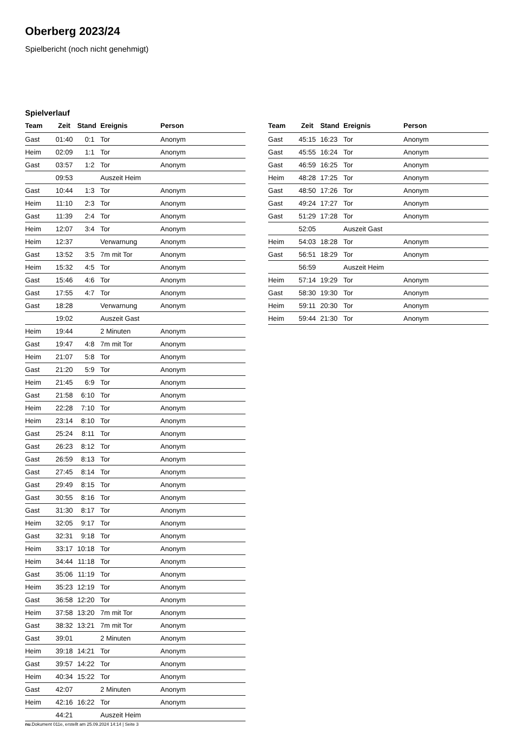Oberberg 2023/24
Spielbericht (noch nicht genehmigt)
Spielverlauf
| Team | Zeit | Stand | Ereignis | Person |
| --- | --- | --- | --- | --- |
| Gast | 01:40 | 0:1 | Tor | Anonym |
| Heim | 02:09 | 1:1 | Tor | Anonym |
| Gast | 03:57 | 1:2 | Tor | Anonym |
| | 09:53 | | Auszeit Heim | |
| Gast | 10:44 | 1:3 | Tor | Anonym |
| Heim | 11:10 | 2:3 | Tor | Anonym |
| Gast | 11:39 | 2:4 | Tor | Anonym |
| Heim | 12:07 | 3:4 | Tor | Anonym |
| Heim | 12:37 | | Verwarnung | Anonym |
| Gast | 13:52 | 3:5 | 7m mit Tor | Anonym |
| Heim | 15:32 | 4:5 | Tor | Anonym |
| Gast | 15:46 | 4:6 | Tor | Anonym |
| Gast | 17:55 | 4:7 | Tor | Anonym |
| Gast | 18:28 | | Verwarnung | Anonym |
| | 19:02 | | Auszeit Gast | |
| Heim | 19:44 | | 2 Minuten | Anonym |
| Gast | 19:47 | 4:8 | 7m mit Tor | Anonym |
| Heim | 21:07 | 5:8 | Tor | Anonym |
| Gast | 21:20 | 5:9 | Tor | Anonym |
| Heim | 21:45 | 6:9 | Tor | Anonym |
| Gast | 21:58 | 6:10 | Tor | Anonym |
| Heim | 22:28 | 7:10 | Tor | Anonym |
| Heim | 23:14 | 8:10 | Tor | Anonym |
| Gast | 25:24 | 8:11 | Tor | Anonym |
| Gast | 26:23 | 8:12 | Tor | Anonym |
| Gast | 26:59 | 8:13 | Tor | Anonym |
| Gast | 27:45 | 8:14 | Tor | Anonym |
| Gast | 29:49 | 8:15 | Tor | Anonym |
| Gast | 30:55 | 8:16 | Tor | Anonym |
| Gast | 31:30 | 8:17 | Tor | Anonym |
| Heim | 32:05 | 9:17 | Tor | Anonym |
| Gast | 32:31 | 9:18 | Tor | Anonym |
| Heim | 33:17 | 10:18 | Tor | Anonym |
| Heim | 34:44 | 11:18 | Tor | Anonym |
| Gast | 35:06 | 11:19 | Tor | Anonym |
| Heim | 35:23 | 12:19 | Tor | Anonym |
| Gast | 36:58 | 12:20 | Tor | Anonym |
| Heim | 37:58 | 13:20 | 7m mit Tor | Anonym |
| Gast | 38:32 | 13:21 | 7m mit Tor | Anonym |
| Gast | 39:01 | | 2 Minuten | Anonym |
| Heim | 39:18 | 14:21 | Tor | Anonym |
| Gast | 39:57 | 14:22 | Tor | Anonym |
| Heim | 40:34 | 15:22 | Tor | Anonym |
| Gast | 42:07 | | 2 Minuten | Anonym |
| Heim | 42:16 | 16:22 | Tor | Anonym |
| | 44:21 | | Auszeit Heim | |
| Team | Zeit | Stand | Ereignis | Person |
| --- | --- | --- | --- | --- |
| Gast | 45:15 | 16:23 | Tor | Anonym |
| Gast | 45:55 | 16:24 | Tor | Anonym |
| Gast | 46:59 | 16:25 | Tor | Anonym |
| Heim | 48:28 | 17:25 | Tor | Anonym |
| Gast | 48:50 | 17:26 | Tor | Anonym |
| Gast | 49:24 | 17:27 | Tor | Anonym |
| Gast | 51:29 | 17:28 | Tor | Anonym |
| | 52:05 | | Auszeit Gast | |
| Heim | 54:03 | 18:28 | Tor | Anonym |
| Gast | 56:51 | 18:29 | Tor | Anonym |
| | 56:59 | | Auszeit Heim | |
| Heim | 57:14 | 19:29 | Tor | Anonym |
| Gast | 58:30 | 19:30 | Tor | Anonym |
| Heim | 59:11 | 20:30 | Tor | Anonym |
| Heim | 59:44 | 21:30 | Tor | Anonym |
nu.Dokument 011e, erstellt am 25.09.2024 14:14 | Seite 3